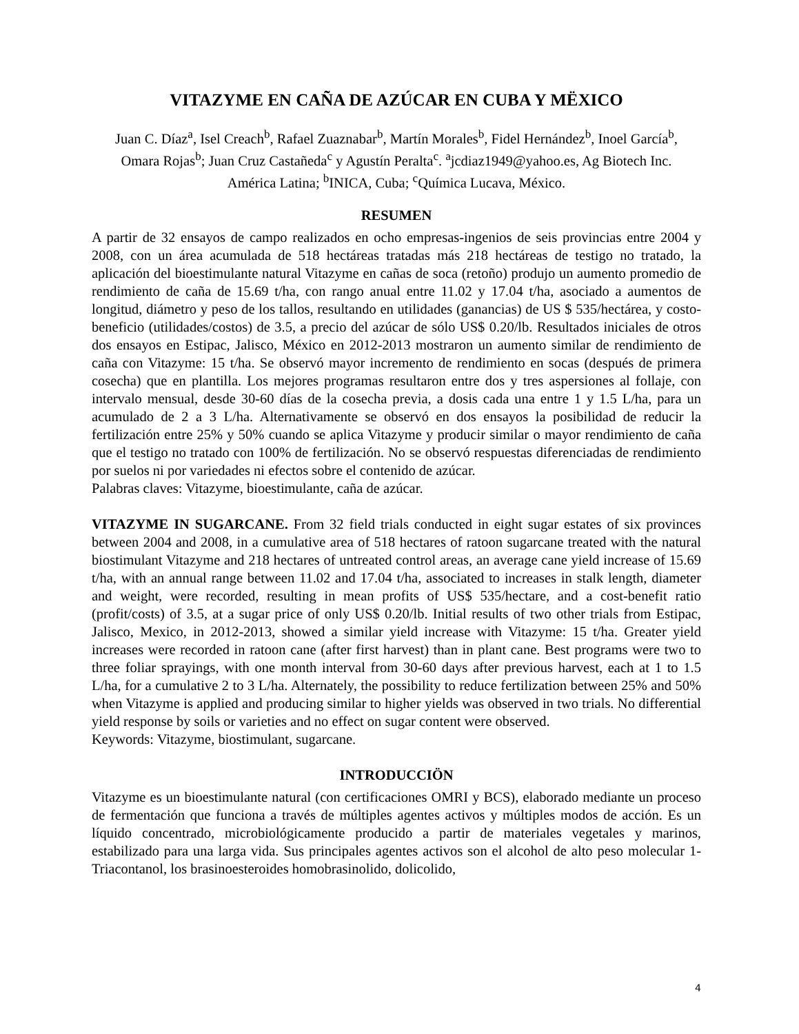VITAZYME EN CAÑA DE AZÚCAR EN CUBA Y MËXICO
Juan C. Díaz<sup>a</sup>, Isel Creach<sup>b</sup>, Rafael Zuaznabar<sup>b</sup>, Martín Morales<sup>b</sup>, Fidel Hernández<sup>b</sup>, Inoel García<sup>b</sup>, Omara Rojas<sup>b</sup>; Juan Cruz Castañeda<sup>c</sup> y Agustín Peralta<sup>c</sup>. <sup>a</sup>jcdiaz1949@yahoo.es, Ag Biotech Inc. América Latina; <sup>b</sup>INICA, Cuba; <sup>c</sup>Química Lucava, México.
RESUMEN
A partir de 32 ensayos de campo realizados en ocho empresas-ingenios de seis provincias entre 2004 y 2008, con un área acumulada de 518 hectáreas tratadas más 218 hectáreas de testigo no tratado, la aplicación del bioestimulante natural Vitazyme en cañas de soca (retoño) produjo un aumento promedio de rendimiento de caña de 15.69 t/ha, con rango anual entre 11.02 y 17.04 t/ha, asociado a aumentos de longitud, diámetro y peso de los tallos, resultando en utilidades (ganancias) de US $ 535/hectárea, y costo-beneficio (utilidades/costos) de 3.5, a precio del azúcar de sólo US$ 0.20/lb. Resultados iniciales de otros dos ensayos en Estipac, Jalisco, México en 2012-2013 mostraron un aumento similar de rendimiento de caña con Vitazyme: 15 t/ha. Se observó mayor incremento de rendimiento en socas (después de primera cosecha) que en plantilla. Los mejores programas resultaron entre dos y tres aspersiones al follaje, con intervalo mensual, desde 30-60 días de la cosecha previa, a dosis cada una entre 1 y 1.5 L/ha, para un acumulado de 2 a 3 L/ha. Alternativamente se observó en dos ensayos la posibilidad de reducir la fertilización entre 25% y 50% cuando se aplica Vitazyme y producir similar o mayor rendimiento de caña que el testigo no tratado con 100% de fertilización. No se observó respuestas diferenciadas de rendimiento por suelos ni por variedades ni efectos sobre el contenido de azúcar.
Palabras claves: Vitazyme, bioestimulante, caña de azúcar.
VITAZYME IN SUGARCANE. From 32 field trials conducted in eight sugar estates of six provinces between 2004 and 2008, in a cumulative area of 518 hectares of ratoon sugarcane treated with the natural biostimulant Vitazyme and 218 hectares of untreated control areas, an average cane yield increase of 15.69 t/ha, with an annual range between 11.02 and 17.04 t/ha, associated to increases in stalk length, diameter and weight, were recorded, resulting in mean profits of US$ 535/hectare, and a cost-benefit ratio (profit/costs) of 3.5, at a sugar price of only US$ 0.20/lb. Initial results of two other trials from Estipac, Jalisco, Mexico, in 2012-2013, showed a similar yield increase with Vitazyme: 15 t/ha. Greater yield increases were recorded in ratoon cane (after first harvest) than in plant cane. Best programs were two to three foliar sprayings, with one month interval from 30-60 days after previous harvest, each at 1 to 1.5 L/ha, for a cumulative 2 to 3 L/ha. Alternately, the possibility to reduce fertilization between 25% and 50% when Vitazyme is applied and producing similar to higher yields was observed in two trials. No differential yield response by soils or varieties and no effect on sugar content were observed.
Keywords: Vitazyme, biostimulant, sugarcane.
INTRODUCCIÖN
Vitazyme es un bioestimulante natural (con certificaciones OMRI y BCS), elaborado mediante un proceso de fermentación que funciona a través de múltiples agentes activos y múltiples modos de acción. Es un líquido concentrado, microbiológicamente producido a partir de materiales vegetales y marinos, estabilizado para una larga vida. Sus principales agentes activos son el alcohol de alto peso molecular 1-Triacontanol, los brasinoesteroides homobrasinolido, dolicolido,
4